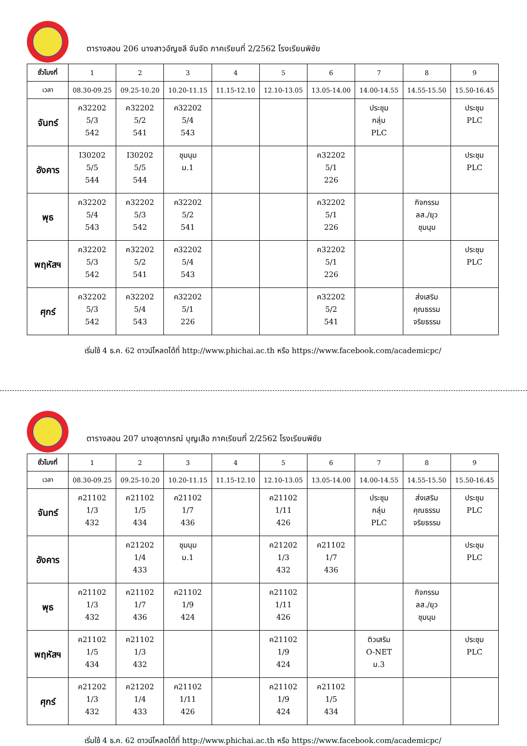ตารางสอน 206 นางสาวอัญชลี จันจัด ภาคเรียนที่ 2/2562 โรงเรียนพิชัย
| ชั่วโมงที่ | 1 | 2 | 3 | 4 | 5 | 6 | 7 | 8 | 9 |
| เวลา | 08.30-09.25 | 09.25-10.20 | 10.20-11.15 | 11.15-12.10 | 12.10-13.05 | 13.05-14.00 | 14.00-14.55 | 14.55-15.50 | 15.50-16.45 |
| จันทร์ | ค32202 5/3 542 | ค32202 5/2 541 | ค32202 5/4 543 | | | | ประชุม กลุ่ม PLC | | ประชุม PLC |
| อังคาร | I30202 5/5 544 | I30202 5/5 544 | ชุมนุม ม.1 | | | ค32202 5/1 226 | | | ประชุม PLC |
| พุธ | ค32202 5/4 543 | ค32202 5/3 542 | ค32202 5/2 541 | | | ค32202 5/1 226 | | กิจกรรม ลส./ยุว ชุมนุม | |
| พฤหัสฯ | ค32202 5/3 542 | ค32202 5/2 541 | ค32202 5/4 543 | | | ค32202 5/1 226 | | | ประชุม PLC |
| ศุกร์ | ค32202 5/3 542 | ค32202 5/4 543 | ค32202 5/1 226 | | | ค32202 5/2 541 | | ส่งเสริม คุณธรรม จริยธรรม | |
เริ่มใช้ 4 ธ.ค. 62 ดาวน์โหลดได้ที่ http://www.phichai.ac.th หรือ https://www.facebook.com/academicpc/
ตารางสอน 207 นางสุดาภรณ์ บุญเสือ ภาคเรียนที่ 2/2562 โรงเรียนพิชัย
| ชั่วโมงที่ | 1 | 2 | 3 | 4 | 5 | 6 | 7 | 8 | 9 |
| เวลา | 08.30-09.25 | 09.25-10.20 | 10.20-11.15 | 11.15-12.10 | 12.10-13.05 | 13.05-14.00 | 14.00-14.55 | 14.55-15.50 | 15.50-16.45 |
| จันทร์ | ค21102 1/3 432 | ค21102 1/5 434 | ค21102 1/7 436 | | ค21102 1/11 426 | | ประชุม กลุ่ม PLC | ส่งเสริม คุณธรรม จริยธรรม | ประชุม PLC |
| อังคาร | | ค21202 1/4 433 | ชุมนุม ม.1 | | ค21202 1/3 432 | ค21102 1/7 436 | | | ประชุม PLC |
| พุธ | ค21102 1/3 432 | ค21102 1/7 436 | ค21102 1/9 424 | | ค21102 1/11 426 | | | กิจกรรม ลส./ยุว ชุมนุม | |
| พฤหัสฯ | ค21102 1/5 434 | ค21102 1/3 432 | | | ค21102 1/9 424 | | ติวเสริม O-NET ม.3 | | ประชุม PLC |
| ศุกร์ | ค21202 1/3 432 | ค21202 1/4 433 | ค21102 1/11 426 | | ค21102 1/9 424 | ค21102 1/5 434 | | | |
เริ่มใช้ 4 ธ.ค. 62 ดาวน์โหลดได้ที่ http://www.phichai.ac.th หรือ https://www.facebook.com/academicpc/